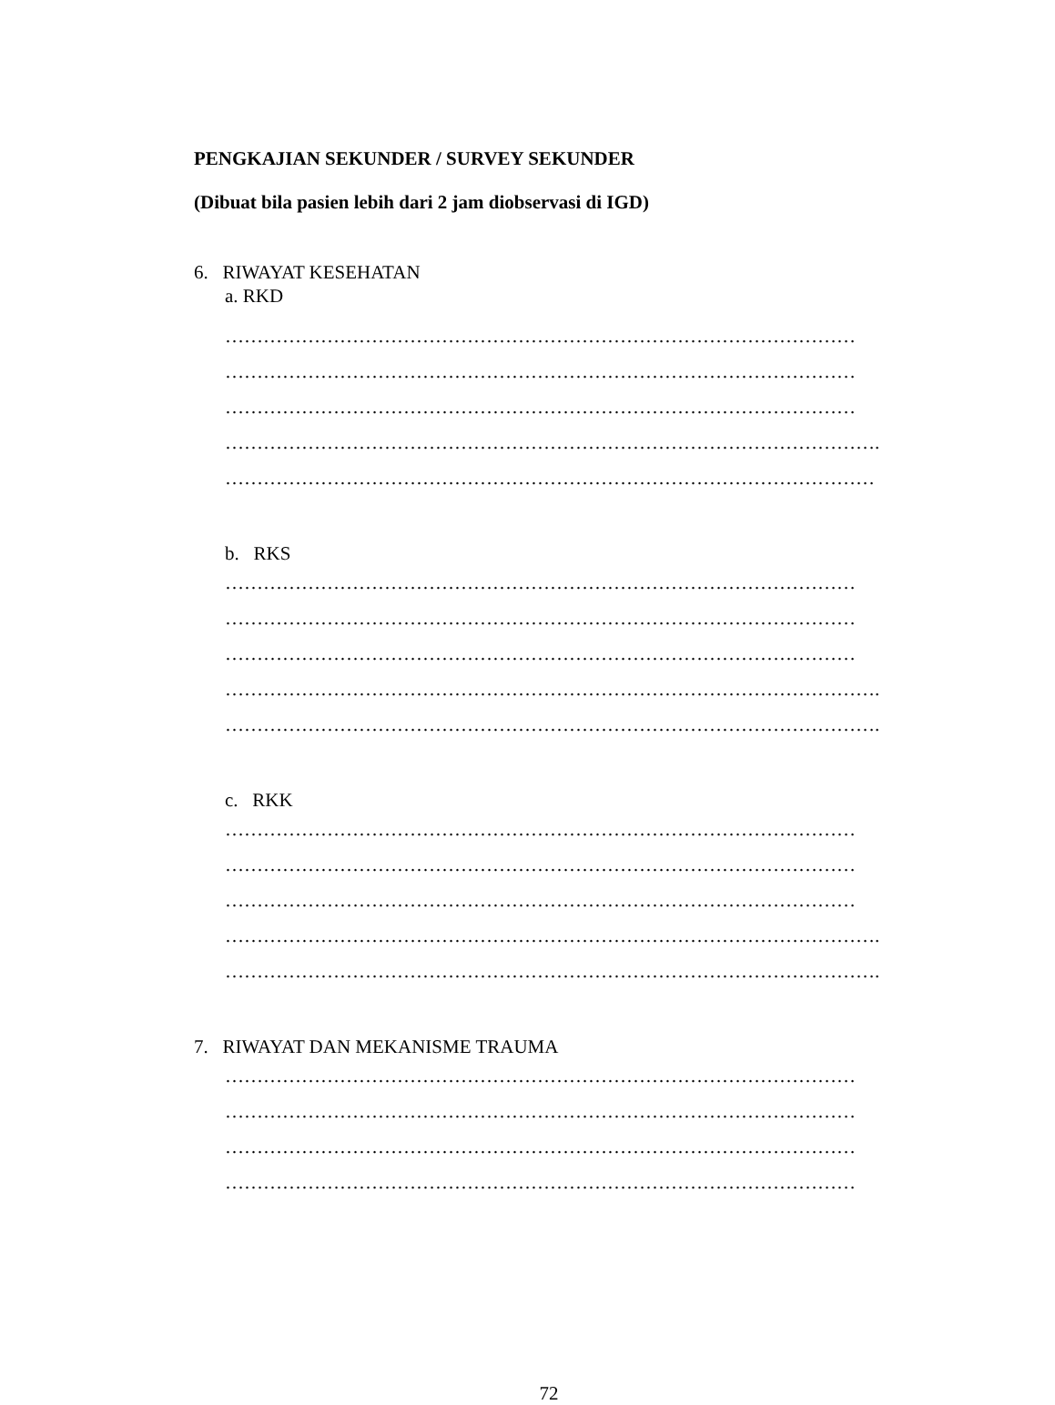PENGKAJIAN SEKUNDER / SURVEY SEKUNDER
(Dibuat bila pasien lebih dari 2 jam diobservasi di IGD)
6. RIWAYAT KESEHATAN
a. RKD
………………………………………………………………………………………
………………………………………………………………………………………
………………………………………………………………………………………
………………………………………………………………………………………….
…………………………………………………………………………………………
b. RKS
………………………………………………………………………………………
………………………………………………………………………………………
………………………………………………………………………………………
………………………………………………………………………………………….
………………………………………………………………………………………….
c. RKK
………………………………………………………………………………………
………………………………………………………………………………………
………………………………………………………………………………………
………………………………………………………………………………………….
………………………………………………………………………………………….
7. RIWAYAT DAN MEKANISME TRAUMA
………………………………………………………………………………………
………………………………………………………………………………………
………………………………………………………………………………………
………………………………………………………………………………………
72